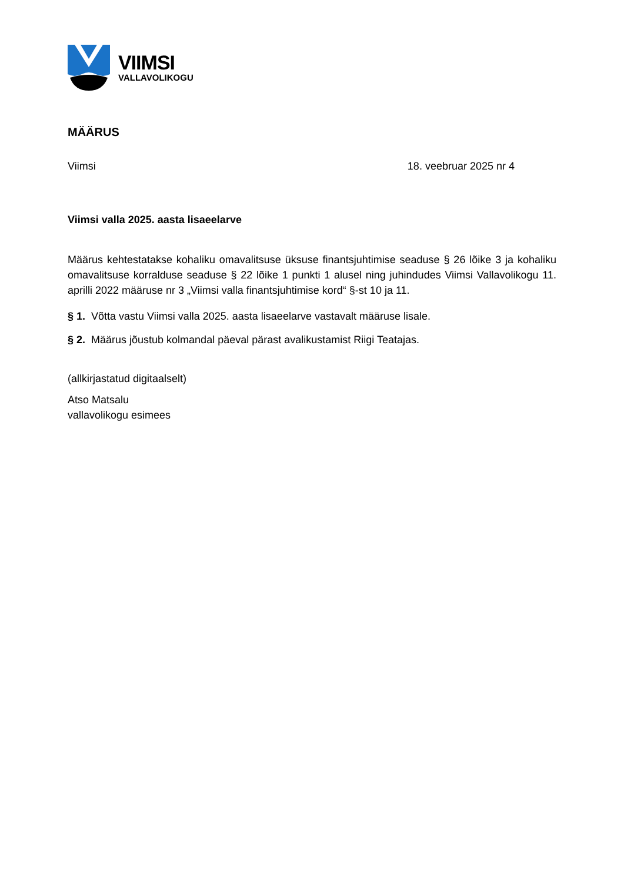VIIMSI
VALLAVOLIKOGU
MÄÄRUS
Viimsi 18. veebruar 2025 nr 4
Viimsi valla 2025. aasta lisaeelarve
Määrus kehtestatakse kohaliku omavalitsuse üksuse finantsjuhtimise seaduse § 26 lõike 3 ja kohaliku omavalitsuse korralduse seaduse § 22 lõike 1 punkti 1 alusel ning juhindudes Viimsi Vallavolikogu 11. aprilli 2022 määruse nr 3 „Viimsi valla finantsjuhtimise kord“ §-st 10 ja 11.
§ 1. Võtta vastu Viimsi valla 2025. aasta lisaeelarve vastavalt määruse lisale.
§ 2. Määrus jõustub kolmandal päeval pärast avalikustamist Riigi Teatajas.
(allkirjastatud digitaalselt)
Atso Matsalu
vallavolikogu esimees